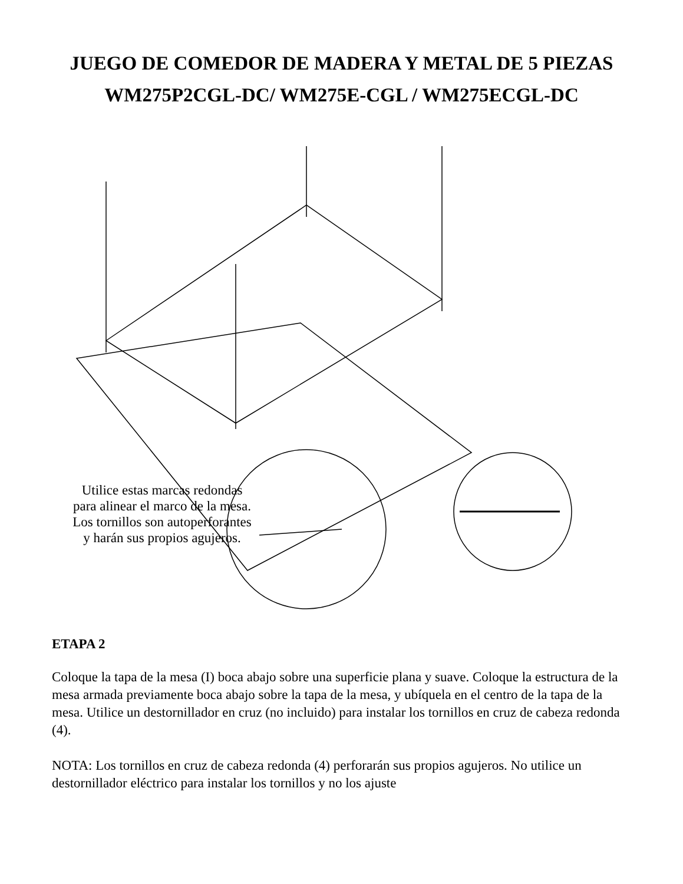JUEGO DE COMEDOR DE MADERA Y METAL DE 5 PIEZAS
WM275P2CGL-DC/ WM275E-CGL / WM275ECGL-DC
Utilice estas marcas redondas para alinear el marco de la mesa. Los tornillos son autoperforantes y harán sus propios agujeros.
ETAPA 2
Coloque la tapa de la mesa (I) boca abajo sobre una superficie plana y suave. Coloque la estructura de la mesa armada previamente boca abajo sobre la tapa de la mesa, y ubíquela en el centro de la tapa de la mesa. Utilice un destornillador en cruz (no incluido) para instalar los tornillos en cruz de cabeza redonda (4).
NOTA: Los tornillos en cruz de cabeza redonda (4) perforarán sus propios agujeros. No utilice un destornillador eléctrico para instalar los tornillos y no los ajuste